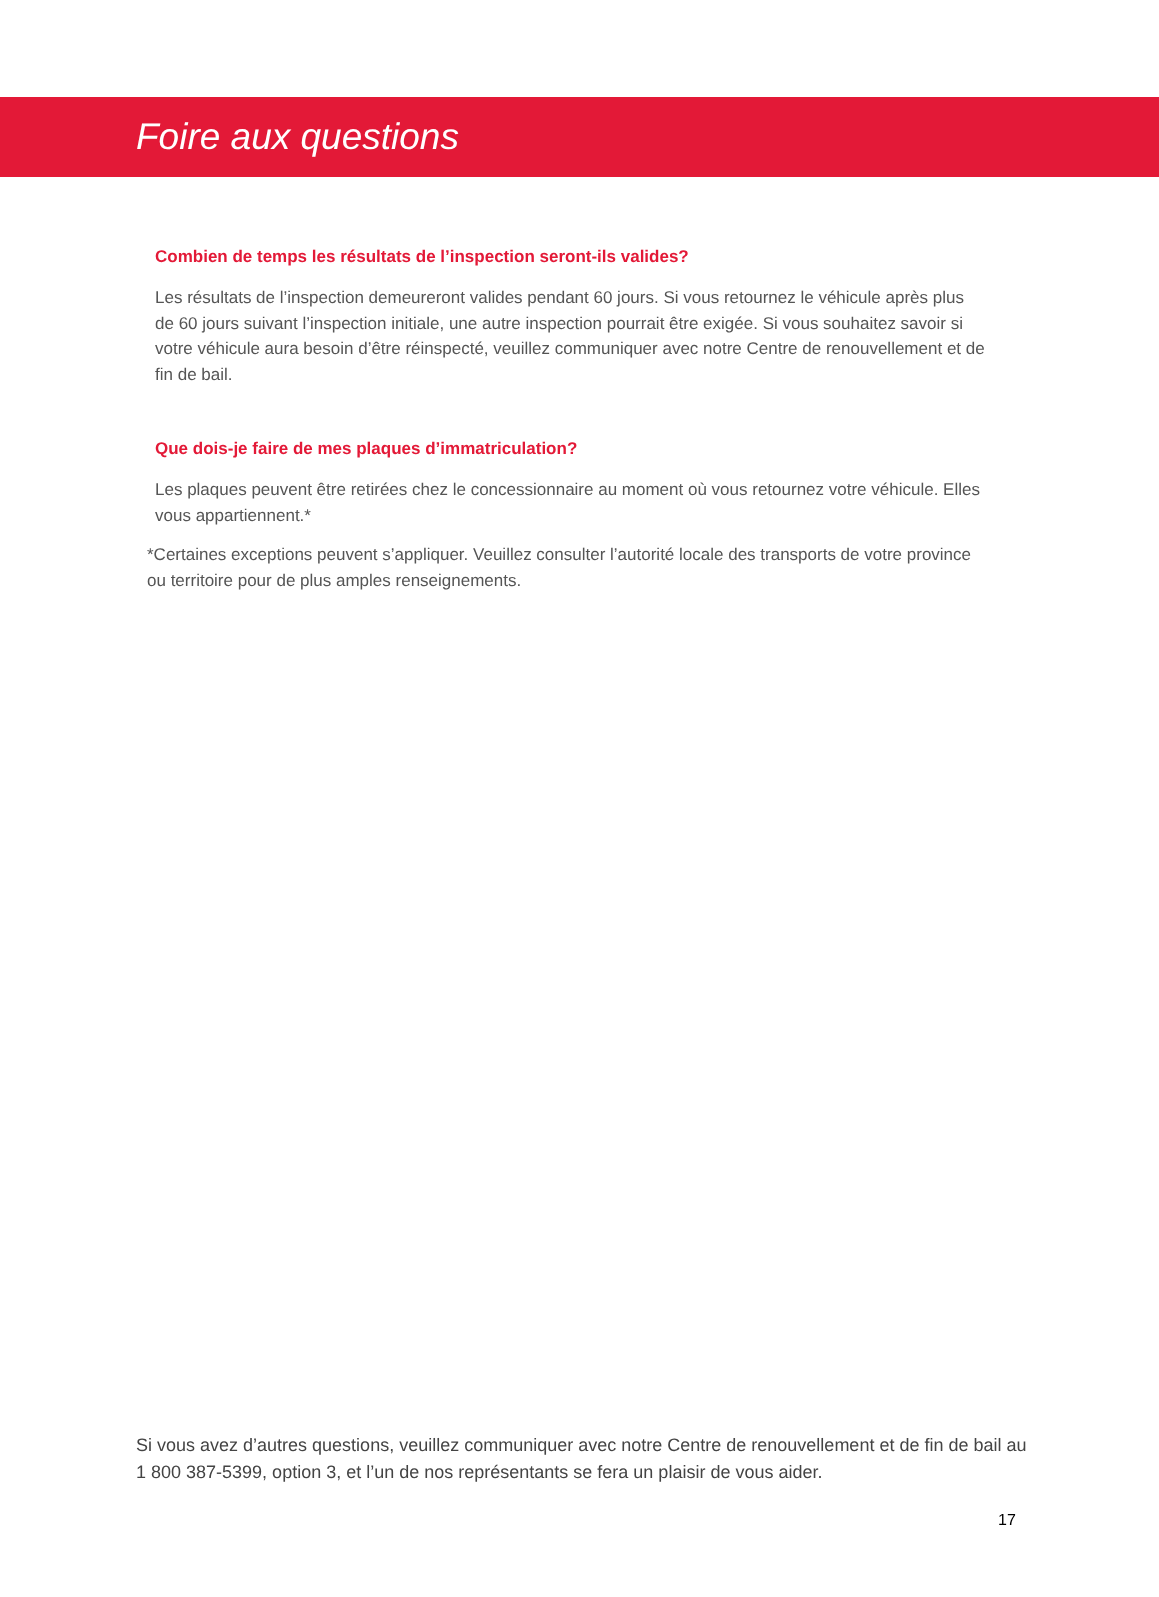Foire aux questions
Combien de temps les résultats de l’inspection seront-ils valides?
Les résultats de l’inspection demeureront valides pendant 60 jours. Si vous retournez le véhicule après plus de 60 jours suivant l’inspection initiale, une autre inspection pourrait être exigée. Si vous souhaitez savoir si votre véhicule aura besoin d’être réinspecté, veuillez communiquer avec notre Centre de renouvellement et de fin de bail.
Que dois-je faire de mes plaques d’immatriculation?
Les plaques peuvent être retirées chez le concessionnaire au moment où vous retournez votre véhicule. Elles vous appartiennent.*
*Certaines exceptions peuvent s’appliquer. Veuillez consulter l’autorité locale des transports de votre province ou territoire pour de plus amples renseignements.
Si vous avez d’autres questions, veuillez communiquer avec notre Centre de renouvellement et de fin de bail au 1 800 387-5399, option 3, et l’un de nos représentants se fera un plaisir de vous aider.
17